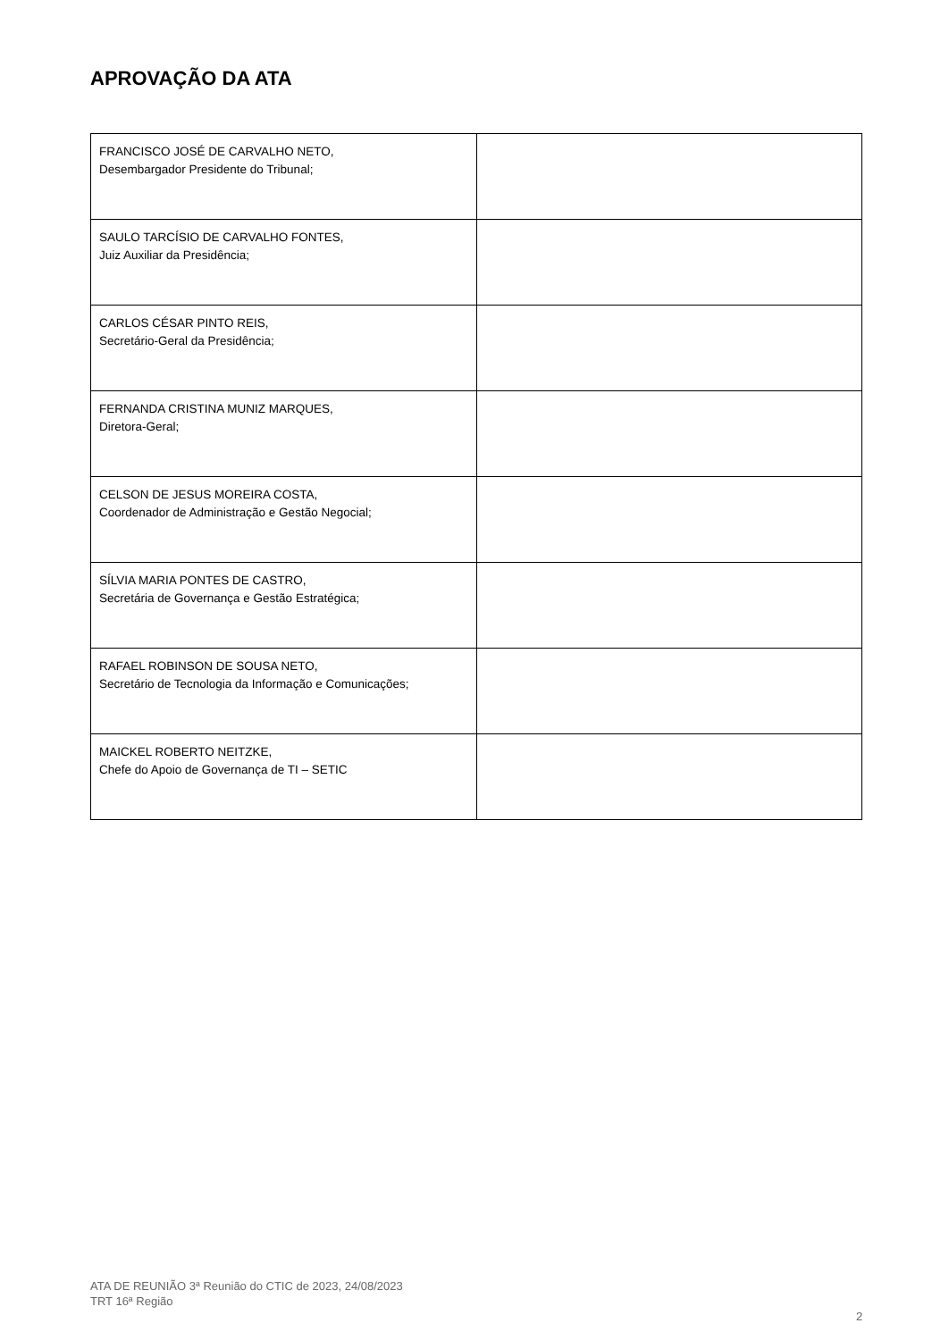APROVAÇÃO DA ATA
| FRANCISCO JOSÉ DE CARVALHO NETO, Desembargador Presidente do Tribunal; | |
| SAULO TARCÍSIO DE CARVALHO FONTES, Juiz Auxiliar da Presidência; | |
| CARLOS CÉSAR PINTO REIS, Secretário-Geral da Presidência; | |
| FERNANDA CRISTINA MUNIZ MARQUES, Diretora-Geral; | |
| CELSON DE JESUS MOREIRA COSTA, Coordenador de Administração e Gestão Negocial; | |
| SÍLVIA MARIA PONTES DE CASTRO, Secretária de Governança e Gestão Estratégica; | |
| RAFAEL ROBINSON DE SOUSA NETO, Secretário de Tecnologia da Informação e Comunicações; | |
| MAICKEL ROBERTO NEITZKE, Chefe do Apoio de Governança de TI – SETIC | |
ATA DE REUNIÃO 3ª Reunião do CTIC de 2023, 24/08/2023
TRT 16ª Região
2